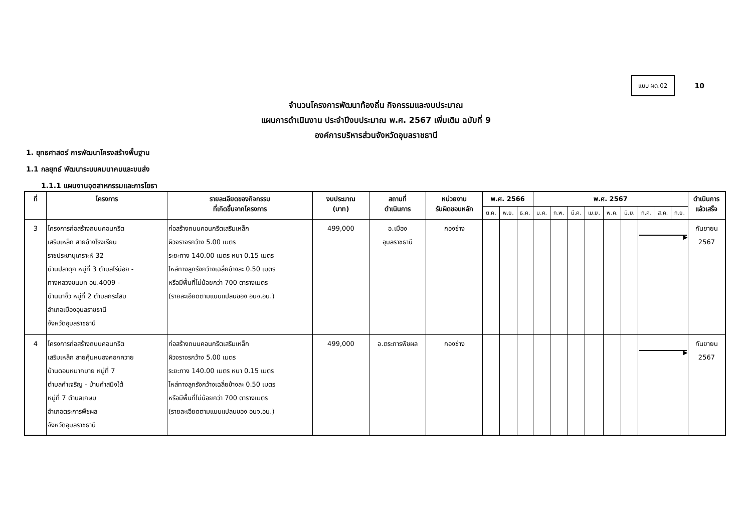แบบ ผด.02
10
จำนวนโครงการพัฒนาท้องถิ่น กิจกรรมและงบประมาณ
แผนการดำเนินงาน ประจำปีงบประมาณ พ.ศ. 2567 เพิ่มเติม ฉบับที่ 9
องค์การบริหารส่วนจังหวัดอุบลราชธานี
1. ยุทธศาสตร์ การพัฒนาโครงสร้างพื้นฐาน
1.1 กลยุทธ์ พัฒนาระบบคมนาคมและขนส่ง
1.1.1 แผนงานอุตสาหกรรมและการโยธา
| ที่ | โครงการ | รายละเอียดของกิจกรรม ที่เกิดขึ้นจากโครงการ | งบประมาณ (บาท) | สถานที่ ดำเนินการ | หน่วยงาน รับผิดชอบหลัก | พ.ศ. 2566 | | | พ.ศ. 2567 | | | | | | | | | ดำเนินการ แล้วเสร็จ |
| --- | --- | --- | --- | --- | --- | --- | --- | --- | --- | --- | --- | --- | --- | --- | --- | --- | --- | --- |
| | | | | | | ต.ค. | พ.ย. | ธ.ค. | ม.ค. | ก.พ. | มี.ค. | เม.ย. | พ.ค. | มิ.ย. | ก.ค. | ส.ค. | ก.ย. | |
| 3 | โครงการก่อสร้างถนนคอนกรีต เสริมเหล็ก สายข้างโรงเรียน ราชประชานุเคราะห์ 32 บ้านปลาดุก หมู่ที่ 3 ตำบลไร่น้อย - ทางหลวงชนบท อบ.4009 - บ้านนาจิ้ว หมู่ที่ 2 ตำบลกระโสบ อำเภอเมืองอุบลราชธานี จังหวัดอุบลราชธานี | ก่อสร้างถนนคอนกรีตเสริมเหล็ก ผิวจราจรกว้าง 5.00 เมตร ระยะทาง 140.00 เมตร หนา 0.15 เมตร ไหล่ทางลูกรังกว้างเฉลี่ยข้างละ 0.50 เมตร หรือมีพื้นที่ไม่น้อยกว่า 700 ตารางเมตร (รายละเอียดตามแบบแปลนของ อบจ.อบ.) | 499,000 | อ.เมือง อุบลราชธานี | กองช่าง | | | | | | | | | | ▶ | | | กันยายน 2567 |
| 4 | โครงการก่อสร้างถนนคอนกรีต เสริมเหล็ก สายคุ้มหนองคอกควาย บ้านดอนหมากมาย หมู่ที่ 7 ตำบลคำเจริญ - บ้านคำสมิงใต้ หมู่ที่ 7 ตำบลเกษม อำเภอตระการพืชผล จังหวัดอุบลราชธานี | ก่อสร้างถนนคอนกรีตเสริมเหล็ก ผิวจราจรกว้าง 5.00 เมตร ระยะทาง 140.00 เมตร หนา 0.15 เมตร ไหล่ทางลูกรังกว้างเฉลี่ยข้างละ 0.50 เมตร หรือมีพื้นที่ไม่น้อยกว่า 700 ตารางเมตร (รายละเอียดตามแบบแปลนของ อบจ.อบ.) | 499,000 | อ.ตระการพืชผล | กองช่าง | | | | | | | | | | ▶ | | | กันยายน 2567 |